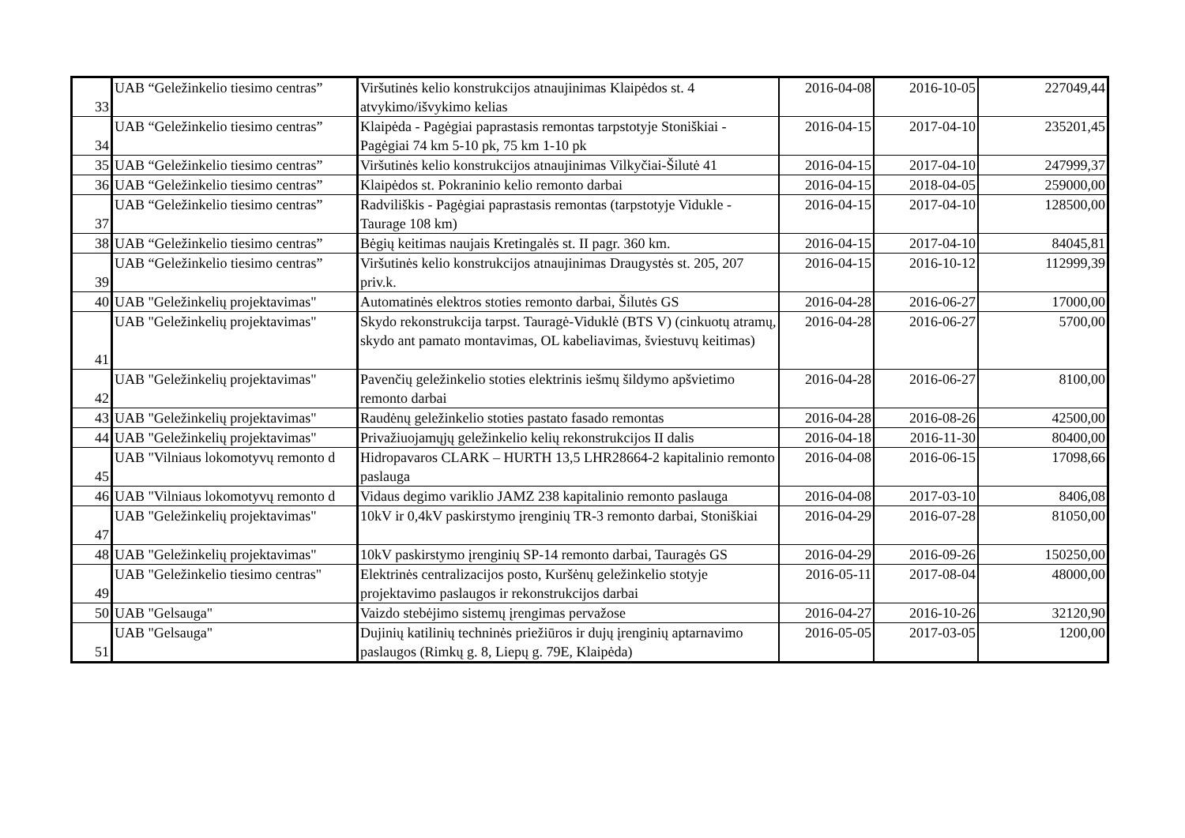| 33 | UAB “Geležinkelio tiesimo centras” | Viršutinės kelio konstrukcijos atnaujinimas Klaipėdos st. 4 atvykimo/išvykimo kelias | 2016-04-08 | 2016-10-05 | 227049,44 |
| 34 | UAB “Geležinkelio tiesimo centras” | Klaipėda - Pagėgiai paprastasis remontas tarpstotyje Stoniškiai - Pagėgiai 74 km 5-10 pk, 75 km 1-10 pk | 2016-04-15 | 2017-04-10 | 235201,45 |
| 35 | UAB “Geležinkelio tiesimo centras” | Viršutinės kelio konstrukcijos atnaujinimas Vilkyčiai-Šilutė 41 | 2016-04-15 | 2017-04-10 | 247999,37 |
| 36 | UAB “Geležinkelio tiesimo centras” | Klaipėdos st. Pokraninio kelio remonto darbai | 2016-04-15 | 2018-04-05 | 259000,00 |
| 37 | UAB “Geležinkelio tiesimo centras” | Radviliškis - Pagėgiai paprastasis remontas (tarpstotyje Vidukle - Taurage 108 km) | 2016-04-15 | 2017-04-10 | 128500,00 |
| 38 | UAB “Geležinkelio tiesimo centras” | Bėgių keitimas naujais Kretingalės st. II pagr. 360 km. | 2016-04-15 | 2017-04-10 | 84045,81 |
| 39 | UAB “Geležinkelio tiesimo centras” | Viršutinės kelio konstrukcijos atnaujinimas Draugystės st. 205, 207 priv.k. | 2016-04-15 | 2016-10-12 | 112999,39 |
| 40 | UAB "Geležinkelių projektavimas" | Automatinės elektros stoties remonto darbai, Šilutės GS | 2016-04-28 | 2016-06-27 | 17000,00 |
| 41 | UAB "Geležinkelių projektavimas" | Skydo rekonstrukcija tarpst. Tauragė-Viduklė (BTS V) (cinkuotų atramų, skydo ant pamato montavimas, OL kabeliavimas, šviestuvų keitimas) | 2016-04-28 | 2016-06-27 | 5700,00 |
| 42 | UAB "Geležinkelių projektavimas" | Pavenčių geležinkelio stoties elektrinis iešmų šildymo apšvietimo remonto darbai | 2016-04-28 | 2016-06-27 | 8100,00 |
| 43 | UAB "Geležinkelių projektavimas" | Raudėnų geležinkelio stoties pastato fasado remontas | 2016-04-28 | 2016-08-26 | 42500,00 |
| 44 | UAB "Geležinkelių projektavimas" | Privažiuojamųjų geležinkelio kelių rekonstrukcijos II dalis | 2016-04-18 | 2016-11-30 | 80400,00 |
| 45 | UAB "Vilniaus lokomotyvų remonto d | Hidropavaros CLARK – HURTH 13,5 LHR28664-2 kapitalinio remonto paslauga | 2016-04-08 | 2016-06-15 | 17098,66 |
| 46 | UAB "Vilniaus lokomotyvų remonto d | Vidaus degimo variklio JAMZ 238 kapitalinio remonto paslauga | 2016-04-08 | 2017-03-10 | 8406,08 |
| 47 | UAB "Geležinkelių projektavimas" | 10kV ir 0,4kV paskirstymo įrenginių TR-3 remonto darbai, Stoniškiai | 2016-04-29 | 2016-07-28 | 81050,00 |
| 48 | UAB "Geležinkelių projektavimas" | 10kV paskirstymo įrenginių SP-14 remonto darbai, Tauragės GS | 2016-04-29 | 2016-09-26 | 150250,00 |
| 49 | UAB "Geležinkelio tiesimo centras" | Elektrinės centralizacijos posto, Kuršėnų geležinkelio stotyje projektavimo paslaugos ir rekonstrukcijos darbai | 2016-05-11 | 2017-08-04 | 48000,00 |
| 50 | UAB "Gelsauga" | Vaizdo stebėjimo sistemų įrengimas pervažose | 2016-04-27 | 2016-10-26 | 32120,90 |
| 51 | UAB "Gelsauga" | Dujinių katilinių techninės priežiūros ir dujų įrenginių aptarnavimo paslaugos (Rimkų g. 8, Liepų g. 79E, Klaipėda) | 2016-05-05 | 2017-03-05 | 1200,00 |